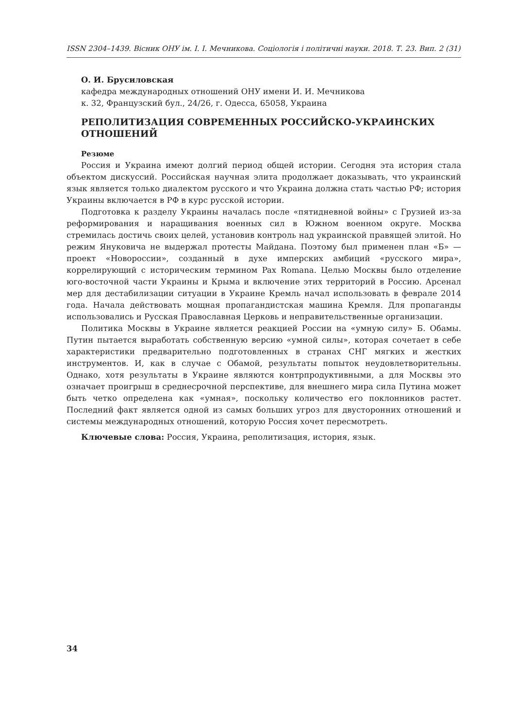ISSN 2304–1439. Вісник ОНУ ім. І. І. Мечникова. Соціологія і політичні науки. 2018. Т. 23. Вип. 2 (31)
О. И. Брусиловская
кафедра международных отношений ОНУ имени И. И. Мечникова
к. 32, Французский бул., 24/26, г. Одесса, 65058, Украина
РЕПОЛИТИЗАЦИЯ СОВРЕМЕННЫХ РОССИЙСКО-УКРАИНСКИХ ОТНОШЕНИЙ
Резюме
Россия и Украина имеют долгий период общей истории. Сегодня эта история стала объектом дискуссий. Российская научная элита продолжает доказывать, что украинский язык является только диалектом русского и что Украина должна стать частью РФ; история Украины включается в РФ в курс русской истории.
Подготовка к разделу Украины началась после «пятидневной войны» с Грузией из-за реформирования и наращивания военных сил в Южном военном округе. Москва стремилась достичь своих целей, установив контроль над украинской правящей элитой. Но режим Януковича не выдержал протесты Майдана. Поэтому был применен план «Б» — проект «Новороссии», созданный в духе имперских амбиций «русского мира», коррелирующий с историческим термином Pax Romana. Целью Москвы было отделение юго-восточной части Украины и Крыма и включение этих территорий в Россию. Арсенал мер для дестабилизации ситуации в Украине Кремль начал использовать в феврале 2014 года. Начала действовать мощная пропагандистская машина Кремля. Для пропаганды использовались и Русская Православная Церковь и неправительственные организации.
Политика Москвы в Украине является реакцией России на «умную силу» Б. Обамы. Путин пытается выработать собственную версию «умной силы», которая сочетает в себе характеристики предварительно подготовленных в странах СНГ мягких и жестких инструментов. И, как в случае с Обамой, результаты попыток неудовлетворительны. Однако, хотя результаты в Украине являются контрпродуктивными, а для Москвы это означает проигрыш в среднесрочной перспективе, для внешнего мира сила Путина может быть четко определена как «умная», поскольку количество его поклонников растет. Последний факт является одной из самых больших угроз для двусторонних отношений и системы международных отношений, которую Россия хочет пересмотреть.
Ключевые слова: Россия, Украина, реполитизация, история, язык.
34